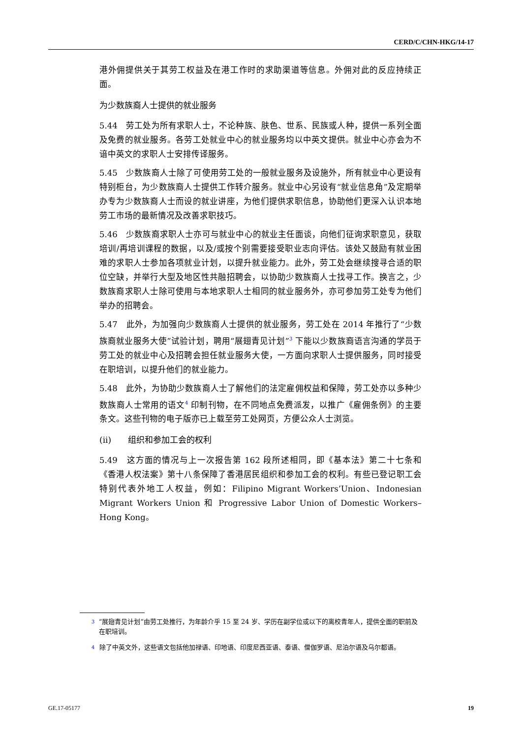CERD/C/CHN-HKG/14-17
港外佣提供关于其劳工权益及在港工作时的求助渠道等信息。外佣对此的反应持续正面。
为少数族裔人士提供的就业服务
5.44　劳工处为所有求职人士，不论种族、肤色、世系、民族或人种，提供一系列全面及免费的就业服务。各劳工处就业中心的就业服务均以中英文提供。就业中心亦会为不谙中英文的求职人士安排传译服务。
5.45　少数族裔人士除了可使用劳工处的一般就业服务及设施外，所有就业中心更设有特别柜台，为少数族裔人士提供工作转介服务。就业中心另设有“就业信息角”及定期举办专为少数族裔人士而设的就业讲座，为他们提供求职信息，协助他们更深入认识本地劳工市场的最新情况及改善求职技巧。
5.46　少数族裔求职人士亦可与就业中心的就业主任面谈，向他们征询求职意见，获取培训/再培训课程的数据，以及/或按个别需要接受职业志向评估。该处又鼓励有就业困难的求职人士参加各项就业计划，以提升就业能力。此外，劳工处会继续搜寻合适的职位空缺，并举行大型及地区性共融招聘会，以协助少数族裔人士找寻工作。换言之，少数族裔求职人士除可使用与本地求职人士相同的就业服务外，亦可参加劳工处专为他们举办的招聘会。
5.47　此外，为加强向少数族裔人士提供的就业服务，劳工处在 2014 年推行了“少数族裔就业服务大使”试验计划，聘用“展翅青见计划”<sup>3</sup> 下能以少数族裔语言沟通的学员于劳工处的就业中心及招聘会担任就业服务大使，一方面向求职人士提供服务，同时接受在职培训，以提升他们的就业能力。
5.48　此外，为协助少数族裔人士了解他们的法定雇佣权益和保障，劳工处亦以多种少数族裔人士常用的语文<sup>4</sup> 印制刊物，在不同地点免费派发，以推广《雇佣条例》的主要条文。这些刊物的电子版亦已上载至劳工处网页，方便公众人士浏览。
(ii)　　组织和参加工会的权利
5.49　这方面的情况与上一次报告第 162 段所述相同，即《基本法》第二十七条和《香港人权法案》第十八条保障了香港居民组织和参加工会的权利。有些已登记职工会特别代表外地工人权益，例如：Filipino Migrant Workers’Union、Indonesian Migrant Workers Union 和 Progressive Labor Union of Domestic Workers–Hong Kong。
3 “展翅青见计划”由劳工处推行，为年龄介乎 15 至 24 岁、学历在副学位或以下的离校青年人，提供全面的职前及在职培训。
4 除了中英文外，这些语文包括他加禄语、印地语、印度尼西亚语、泰语、僧伽罗语、尼泊尔语及乌尔都语。
GE.17-05177 19